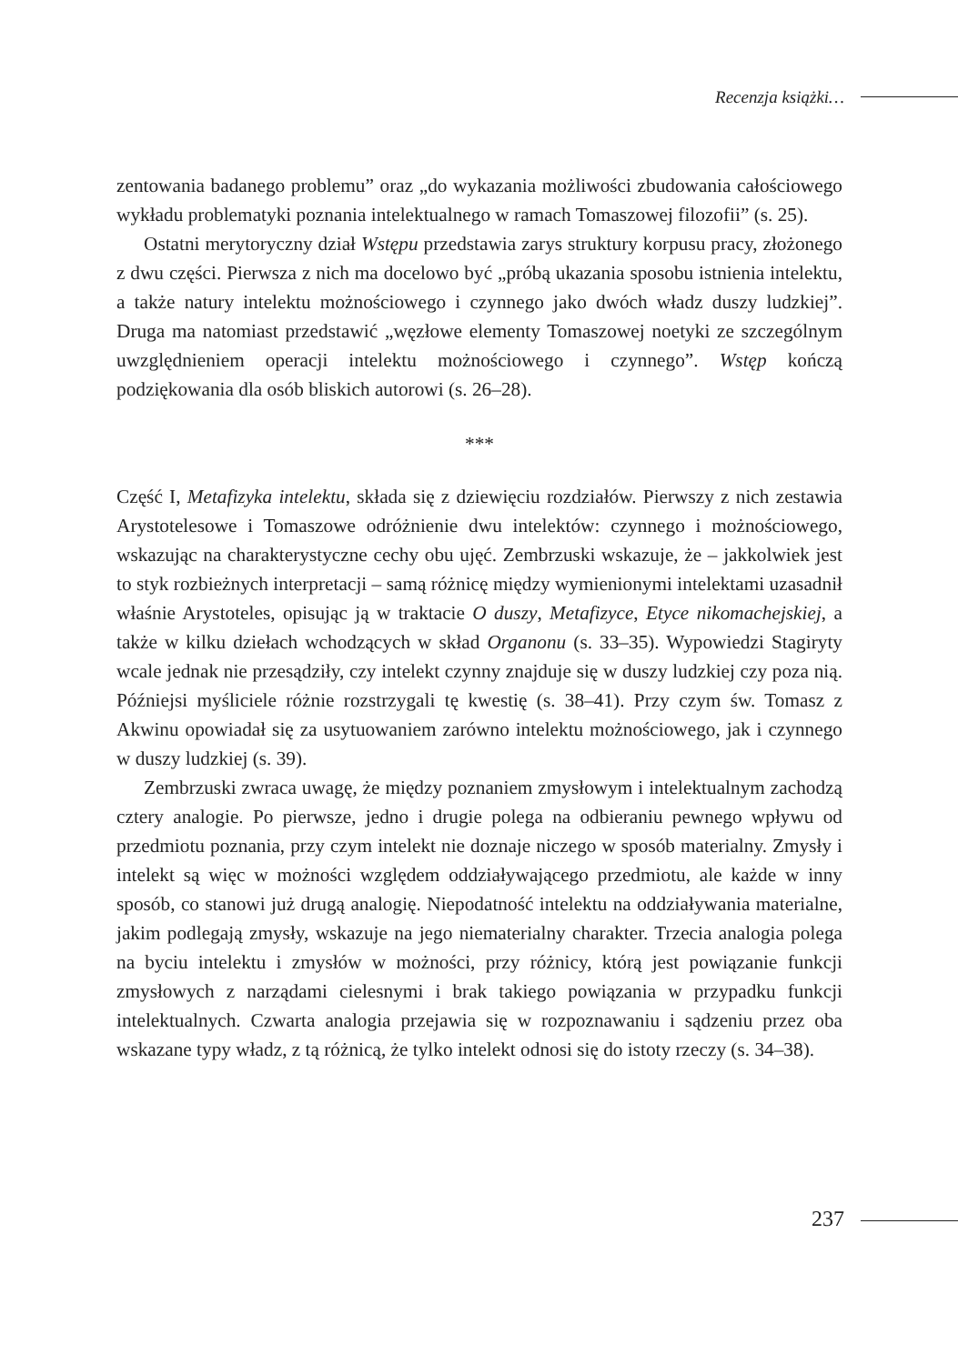Recenzja książki…
zentowania badanego problemu” oraz „do wykazania możliwości zbudowania całościowego wykładu problematyki poznania intelektualnego w ramach Tomaszowej filozofii” (s. 25).
Ostatni merytoryczny dział Wstępu przedstawia zarys struktury korpusu pracy, złożonego z dwu części. Pierwsza z nich ma docelowo być „próbą ukazania sposobu istnienia intelektu, a także natury intelektu możnościowego i czynnego jako dwóch władz duszy ludzkiej”. Druga ma natomiast przedstawić „węzłowe elementy Tomaszowej noetyki ze szczególnym uwzględnieniem operacji intelektu możnościowego i czynnego”. Wstęp kończą podziękowania dla osób bliskich autorowi (s. 26–28).
***
Część I, Metafizyka intelektu, składa się z dziewięciu rozdziałów. Pierwszy z nich zestawia Arystotelesowe i Tomaszowe odróżnienie dwu intelektów: czynnego i możnościowego, wskazując na charakterystyczne cechy obu ujęć. Zembrzuski wskazuje, że – jakkolwiek jest to styk rozbieżnych interpretacji – samą różnicę między wymienionymi intelektami uzasadnił właśnie Arystoteles, opisując ją w traktacie O duszy, Metafizyce, Etyce nikomachejskiej, a także w kilku dziełach wchodzących w skład Organonu (s. 33–35). Wypowiedzi Stagiryty wcale jednak nie przesądziły, czy intelekt czynny znajduje się w duszy ludzkiej czy poza nią. Późniejsi myśliciele różnie rozstrzygali tę kwestię (s. 38–41). Przy czym św. Tomasz z Akwinu opowiadał się za usytuowaniem zarówno intelektu możnościowego, jak i czynnego w duszy ludzkiej (s. 39).
Zembrzuski zwraca uwagę, że między poznaniem zmysłowym i intelektualnym zachodzą cztery analogie. Po pierwsze, jedno i drugie polega na odbieraniu pewnego wpływu od przedmiotu poznania, przy czym intelekt nie doznaje niczego w sposób materialny. Zmysły i intelekt są więc w możności względem oddziaływającego przedmiotu, ale każde w inny sposób, co stanowi już drugą analogię. Niepodatność intelektu na oddziaływania materialne, jakim podlegają zmysły, wskazuje na jego niematerialny charakter. Trzecia analogia polega na byciu intelektu i zmysłów w możności, przy różnicy, którą jest powiązanie funkcji zmysłowych z narządami cielesnymi i brak takiego powiązania w przypadku funkcji intelektualnych. Czwarta analogia przejawia się w rozpoznawaniu i sądzeniu przez oba wskazane typy władz, z tą różnicą, że tylko intelekt odnosi się do istoty rzeczy (s. 34–38).
237